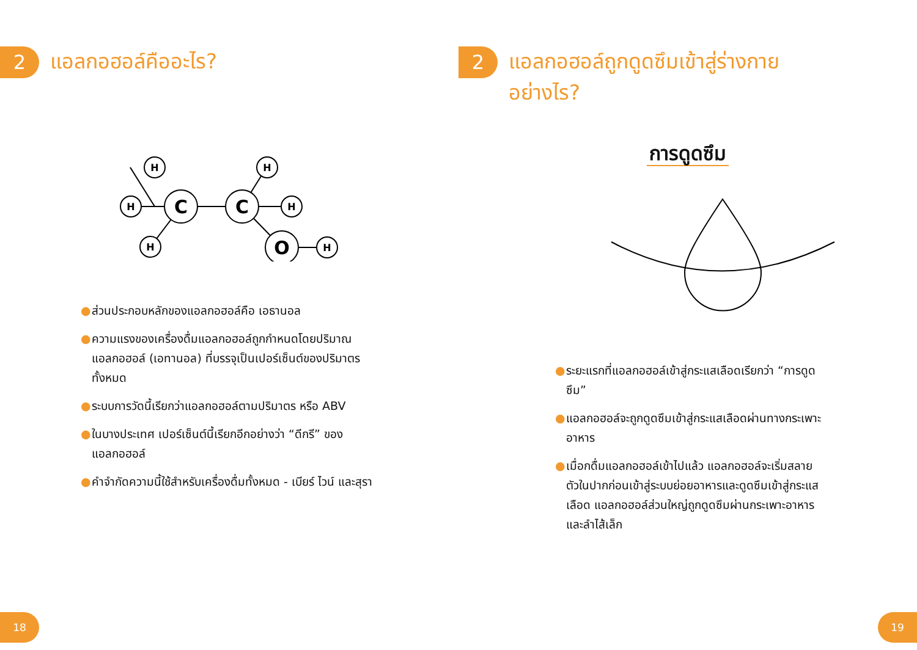2
แอลกอฮอล์คืออะไร?
H
H
H
H
H
H
C
C
O
● ส่วนประกอบหลักของแอลกอฮอล์คือ เอธานอล
● ความแรงของเครื่องดื่มแอลกอฮอล์ถูกกำหนดโดยปริมาณแอลกอฮอล์ (เอทานอล) ที่บรรจุเป็นเปอร์เซ็นต์ของปริมาตรทั้งหมด
● ระบบการวัดนี้เรียกว่าแอลกอฮอล์ตามปริมาตร หรือ ABV
● ในบางประเทศ เปอร์เซ็นต์นี้เรียกอีกอย่างว่า “ดีกรี” ของแอลกอฮอล์
● คำจำกัดความนี้ใช้สำหรับเครื่องดื่มทั้งหมด - เบียร์ ไวน์ และสุรา
18
2
แอลกอฮอล์ถูกดูดซึมเข้าสู่ร่างกาย
อย่างไร?
การดูดซึม
● ระยะแรกที่แอลกอฮอล์เข้าสู่กระแสเลือดเรียกว่า “การดูดซึม”
● แอลกอฮอล์จะถูกดูดซึมเข้าสู่กระแสเลือดผ่านทางกระเพาะอาหาร
● เมื่อกดื่มแอลกอฮอล์เข้าไปแล้ว แอลกอฮอล์จะเริ่มสลายตัวในปากก่อนเข้าสู่ระบบย่อยอาหารและดูดซึมเข้าสู่กระแสเลือด แอลกอฮอล์ส่วนใหญ่ถูกดูดซึมผ่านกระเพาะอาหารและลำไส้เล็ก
19